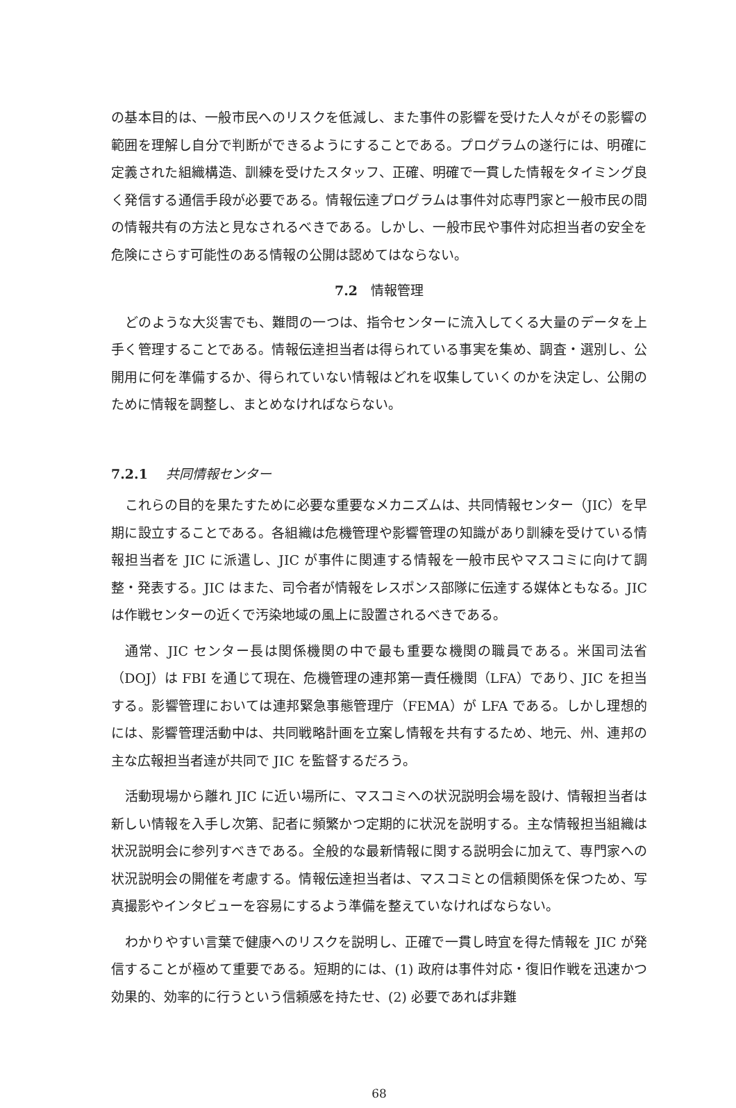の基本目的は、一般市民へのリスクを低減し、また事件の影響を受けた人々がその影響の範囲を理解し自分で判断ができるようにすることである。プログラムの遂行には、明確に定義された組織構造、訓練を受けたスタッフ、正確、明確で一貫した情報をタイミング良く発信する通信手段が必要である。情報伝達プログラムは事件対応専門家と一般市民の間の情報共有の方法と見なされるべきである。しかし、一般市民や事件対応担当者の安全を危険にさらす可能性のある情報の公開は認めてはならない。
7.2　情報管理
どのような大災害でも、難問の一つは、指令センターに流入してくる大量のデータを上手く管理することである。情報伝達担当者は得られている事実を集め、調査・選別し、公開用に何を準備するか、得られていない情報はどれを収集していくのかを決定し、公開のために情報を調整し、まとめなければならない。
7.2.1 共同情報センター
これらの目的を果たすために必要な重要なメカニズムは、共同情報センター（JIC）を早期に設立することである。各組織は危機管理や影響管理の知識があり訓練を受けている情報担当者を JIC に派遣し、JIC が事件に関連する情報を一般市民やマスコミに向けて調整・発表する。JIC はまた、司令者が情報をレスポンス部隊に伝達する媒体ともなる。JIC は作戦センターの近くで汚染地域の風上に設置されるべきである。
通常、JIC センター長は関係機関の中で最も重要な機関の職員である。米国司法省（DOJ）は FBI を通じて現在、危機管理の連邦第一責任機関（LFA）であり、JIC を担当する。影響管理においては連邦緊急事態管理庁（FEMA）が LFA である。しかし理想的には、影響管理活動中は、共同戦略計画を立案し情報を共有するため、地元、州、連邦の主な広報担当者達が共同で JIC を監督するだろう。
活動現場から離れ JIC に近い場所に、マスコミへの状況説明会場を設け、情報担当者は新しい情報を入手し次第、記者に頻繁かつ定期的に状況を説明する。主な情報担当組織は状況説明会に参列すべきである。全般的な最新情報に関する説明会に加えて、専門家への状況説明会の開催を考慮する。情報伝達担当者は、マスコミとの信頼関係を保つため、写真撮影やインタビューを容易にするよう準備を整えていなければならない。
わかりやすい言葉で健康へのリスクを説明し、正確で一貫し時宜を得た情報を JIC が発信することが極めて重要である。短期的には、(1) 政府は事件対応・復旧作戦を迅速かつ効果的、効率的に行うという信頼感を持たせ、(2) 必要であれば非難
68